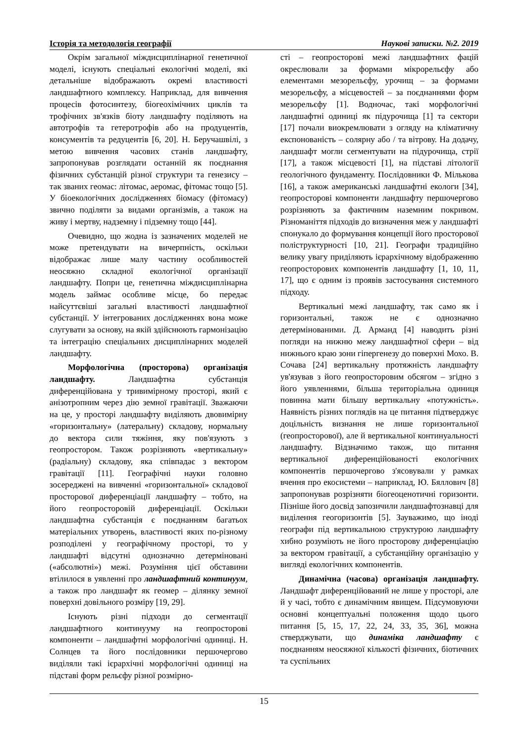Історія та методологія географії Наукові записки. №2. 2019
Окрім загальної міждисциплінарної генетичної моделі, існують спеціальні екологічні моделі, які детальніше відображають окремі властивості ландшафтного комплексу. Наприклад, для вивчення процесів фотосинтезу, біогеохімічних циклів та трофічних зв'язків біоту ландшафту поділяють на автотрофів та гетеротрофів або на продуцентів, консументів та редуцентів [6, 20]. Н. Беручашвілі, з метою вивчення часових станів ландшафту, запропонував розглядати останній як поєднання фізичних субстанцій різної структури та генезису – так званих геомас: літомас, аеромас, фітомас тощо [5]. У біоекологічних дослідженнях біомасу (фітомасу) звично поділяти за видами організмів, а також на живу і мертву, надземну і підземну тощо [44].
Очевидно, що жодна із зазначених моделей не може претендувати на вичерпність, оскільки відображає лише малу частину особливостей неосяжно складної екологічної організації ландшафту. Попри це, генетична міждисциплінарна модель займає особливе місце, бо передає найсуттєвіші загальні властивості ландшафтної субстанції. У інтегрованих дослідженнях вона може слугувати за основу, на якій здійснюють гармонізацію та інтеграцію спеціальних дисциплінарних моделей ландшафту.
Морфологічна (просторова) організація ландшафту. Ландшафтна субстанція диференційована у тривимірному просторі, який є анізотропним через дію земної гравітації. Зважаючи на це, у просторі ландшафту виділяють двовимірну «горизонтальну» (латеральну) складову, нормальну до вектора сили тяжіння, яку пов'язують з геопростором. Також розрізняють «вертикальну» (радіальну) складову, яка співпадає з вектором гравітації [11]. Географічні науки головно зосереджені на вивченні «горизонтальної» складової просторової диференціації ландшафту – тобто, на його геопросторовій диференціації. Оскільки ландшафтна субстанція є поєднанням багатьох матеріальних утворень, властивості яких по-різному розподілені у географічному просторі, то у ландшафті відсутні однозначно детерміновані («абсолютні») межі. Розуміння цієї обставини втілилося в уявленні про ландшафтний континуум, а також про ландшафт як геомер – ділянку земної поверхні довільного розміру [19, 29].
Існують різні підходи до сегментації ландшафтного континууму на геопросторові компоненти – ландшафтні морфологічні одиниці. Н. Солнцев та його послідовники першочергово виділяли такі ієрархічні морфологічні одиниці на підставі форм рельєфу різної розмірно-
сті – геопросторові межі ландшафтних фацій окреслювали за формами мікрорельєфу або елементами мезорельєфу, урочищ – за формами мезорельєфу, а місцевостей – за поєднаннями форм мезорельєфу [1]. Водночас, такі морфологічні ландшафтні одиниці як підурочища [1] та сектори [17] почали виокремлювати з огляду на кліматичну експонованість – солярну або / та вітрову. На додачу, ландшафт могли сегментувати на підурочища, стрії [17], а також місцевості [1], на підставі літології геологічного фундаменту. Послідовники Ф. Мількова [16], а також американські ландшафтні екологи [34], геопросторові компоненти ландшафту першочергово розрізняють за фактичним наземним покривом. Різноманіття підходів до визначення меж у ландшафті спонукало до формування концепції його просторової поліструктурності [10, 21]. Географи традиційно велику увагу приділяють ієрархічному відображенню геопросторових компонентів ландшафту [1, 10, 11, 17], що є одним із проявів застосування системного підходу.
Вертикальні межі ландшафту, так само як і горизонтальні, також не є однозначно детермінованими. Д. Арманд [4] наводить різні погляди на нижню межу ландшафтної сфери – від нижнього краю зони гіпергенезу до поверхні Мохо. В. Сочава [24] вертикальну протяжність ландшафту ув'язував з його геопросторовим обсягом – згідно з його уявленнями, більша територіальна одиниця повинна мати більшу вертикальну «потужність». Наявність різних поглядів на це питання підтверджує доцільність визнання не лише горизонтальної (геопросторової), але й вертикальної континуальності ландшафту. Відзначимо також, що питання вертикальної диференційованості екологічних компонентів першочергово з'ясовували у рамках вчення про екосистеми – наприклад, Ю. Бяллович [8] запропонував розрізняти біогеоценотичні горизонти. Пізніше його досвід запозичили ландшафтознавці для виділення геогоризонтів [5]. Зауважимо, що іноді географи під вертикальною структурою ландшафту хибно розуміють не його просторову диференціацію за вектором гравітації, а субстанційну організацію у вигляді екологічних компонентів.
Динамічна (часова) організація ландшафту. Ландшафт диференційований не лише у просторі, але й у часі, тобто є динамічним явищем. Підсумовуючи основні концептуальні положення щодо цього питання [5, 15, 17, 22, 24, 33, 35, 36], можна стверджувати, що динаміка ландшафту є поєднанням неосяжної кількості фізичних, біотичних та суспільних
15